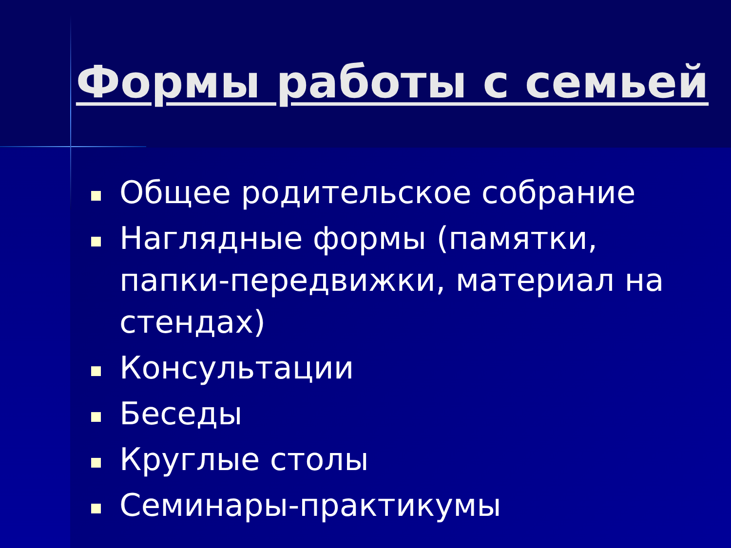Формы работы с семьей
Общее родительское собрание
Наглядные формы (памятки, папки-передвижки, материал на стендах)
Консультации
Беседы
Круглые столы
Семинары-практикумы